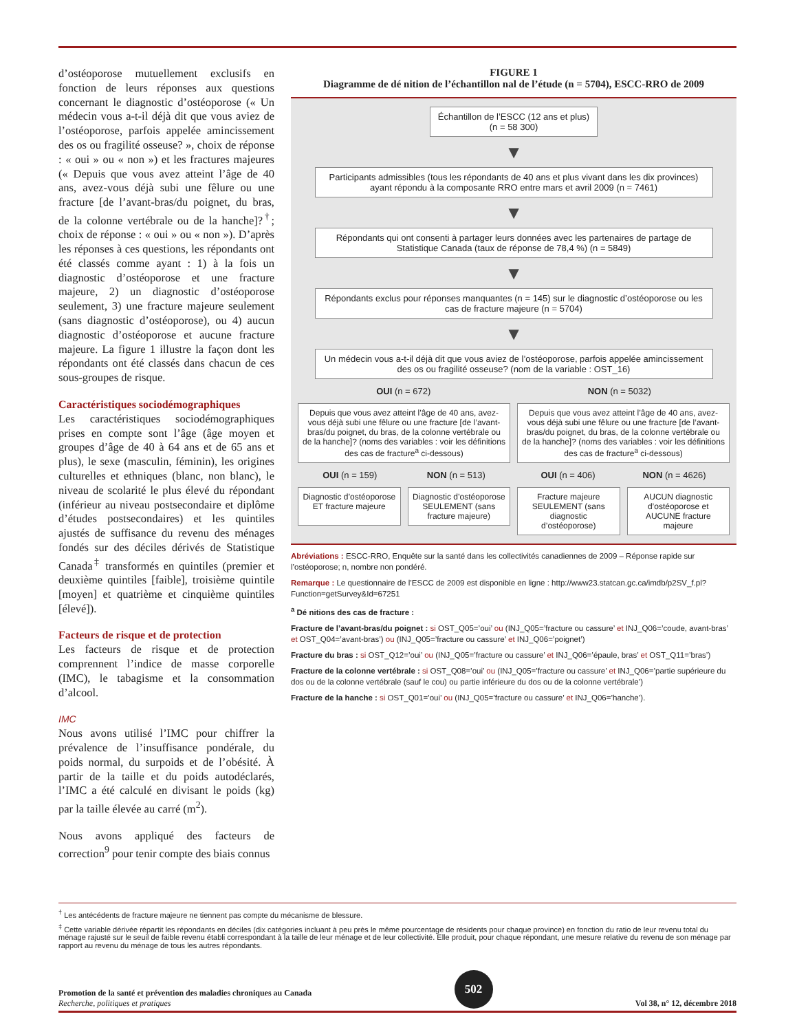d’ostéoporose mutuellement exclusifs en fonction de leurs réponses aux questions concernant le diagnostic d’ostéoporose (« Un médecin vous a-t-il déjà dit que vous aviez de l’ostéoporose, parfois appelée amincissement des os ou fragilité osseuse? », choix de réponse : « oui » ou « non ») et les fractures majeures (« Depuis que vous avez atteint l’âge de 40 ans, avez-vous déjà subi une fêlure ou une fracture [de l’avant-bras/du poignet, du bras, de la colonne vertébrale ou de la hanche]?<sup>†</sup>; choix de réponse : « oui » ou « non »). D’après les réponses à ces questions, les répondants ont été classés comme ayant : 1) à la fois un diagnostic d’ostéoporose et une fracture majeure, 2) un diagnostic d’ostéoporose seulement, 3) une fracture majeure seulement (sans diagnostic d’ostéoporose), ou 4) aucun diagnostic d’ostéoporose et aucune fracture majeure. La figure 1 illustre la façon dont les répondants ont été classés dans chacun de ces sous-groupes de risque.
Caractéristiques sociodémographiques
Les caractéristiques sociodémographiques prises en compte sont l’âge (âge moyen et groupes d’âge de 40 à 64 ans et de 65 ans et plus), le sexe (masculin, féminin), les origines culturelles et ethniques (blanc, non blanc), le niveau de scolarité le plus élevé du répondant (inférieur au niveau postsecondaire et diplôme d’études postsecondaires) et les quintiles ajustés de suffisance du revenu des ménages fondés sur des déciles dérivés de Statistique Canada<sup>‡</sup> transformés en quintiles (premier et deuxième quintiles [faible], troisième quintile [moyen] et quatrième et cinquième quintiles [élevé]).
Facteurs de risque et de protection
Les facteurs de risque et de protection comprennent l’indice de masse corporelle (IMC), le tabagisme et la consommation d’alcool.
IMC
Nous avons utilisé l’IMC pour chiffrer la prévalence de l’insuffisance pondérale, du poids normal, du surpoids et de l’obésité. À partir de la taille et du poids autodéclarés, l’IMC a été calculé en divisant le poids (kg) par la taille élevée au carré (m<sup>2</sup>).
Nous avons appliqué des facteurs de correction<sup>9</sup> pour tenir compte des biais connus
FIGURE 1
Diagramme de dé nition de l’échantillon nal de l’étude (n = 5704), ESCC-RRO de 2009
Échantillon de l’ESCC (12 ans et plus)
(n = 58 300)
▼
Participants admissibles (tous les répondants de 40 ans et plus vivant dans les dix provinces) ayant répondu à la composante RRO entre mars et avril 2009 (n = 7461)
▼
Répondants qui ont consenti à partager leurs données avec les partenaires de partage de Statistique Canada (taux de réponse de 78,4 %) (n = 5849)
▼
Répondants exclus pour réponses manquantes (n = 145) sur le diagnostic d’ostéoporose ou les cas de fracture majeure (n = 5704)
▼
Un médecin vous a-t-il déjà dit que vous aviez de l’ostéoporose, parfois appelée amincissement des os ou fragilité osseuse? (nom de la variable : OST_16)
OUI (n = 672) NON (n = 5032)
Depuis que vous avez atteint l’âge de 40 ans, avez-vous déjà subi une fêlure ou une fracture [de l’avant-bras/du poignet, du bras, de la colonne vertébrale ou de la hanche]? (noms des variables : voir les définitions des cas de fracture<sup>a</sup> ci-dessous)
OUI (n = 159) NON (n = 513)
Diagnostic d’ostéoporose ET fracture majeure
Diagnostic d’ostéoporose SEULEMENT (sans fracture majeure)
Depuis que vous avez atteint l’âge de 40 ans, avez-vous déjà subi une fêlure ou une fracture [de l’avant-bras/du poignet, du bras, de la colonne vertébrale ou de la hanche]? (noms des variables : voir les définitions des cas de fracture<sup>a</sup> ci-dessous)
OUI (n = 406) NON (n = 4626)
Fracture majeure SEULEMENT (sans diagnostic d’ostéoporose)
AUCUN diagnostic d’ostéoporose et AUCUNE fracture majeure
Abréviations : ESCC-RRO, Enquête sur la santé dans les collectivités canadiennes de 2009 – Réponse rapide sur l’ostéoporose; n, nombre non pondéré.
Remarque : Le questionnaire de l’ESCC de 2009 est disponible en ligne : http://www23.statcan.gc.ca/imdb/p2SV_f.pl?Function=getSurvey&Id=67251
<sup>a</sup> Dé nitions des cas de fracture :
Fracture de l’avant-bras/du poignet : si OST_Q05=’oui’ ou (INJ_Q05=’fracture ou cassure’ et INJ_Q06=’coude, avant-bras’ et OST_Q04=’avant-bras’) ou (INJ_Q05=’fracture ou cassure’ et INJ_Q06=’poignet’)
Fracture du bras : si OST_Q12=’oui’ ou (INJ_Q05=’fracture ou cassure’ et INJ_Q06=’épaule, bras’ et OST_Q11=’bras’)
Fracture de la colonne vertébrale : si OST_Q08=’oui’ ou (INJ_Q05=’fracture ou cassure’ et INJ_Q06=’partie supérieure du dos ou de la colonne vertébrale (sauf le cou) ou partie inférieure du dos ou de la colonne vertébrale’)
Fracture de la hanche : si OST_Q01=’oui’ ou (INJ_Q05=’fracture ou cassure’ et INJ_Q06=’hanche’).
<sup>†</sup> Les antécédents de fracture majeure ne tiennent pas compte du mécanisme de blessure.
<sup>‡</sup> Cette variable dérivée répartit les répondants en déciles (dix catégories incluant à peu près le même pourcentage de résidents pour chaque province) en fonction du ratio de leur revenu total du ménage rajusté sur le seuil de faible revenu établi correspondant à la taille de leur ménage et de leur collectivité. Elle produit, pour chaque répondant, une mesure relative du revenu de son ménage par rapport au revenu du ménage de tous les autres répondants.
Promotion de la santé et prévention des maladies chroniques au Canada
Recherche, politiques et pratiques
502
Vol 38, n° 12, décembre 2018